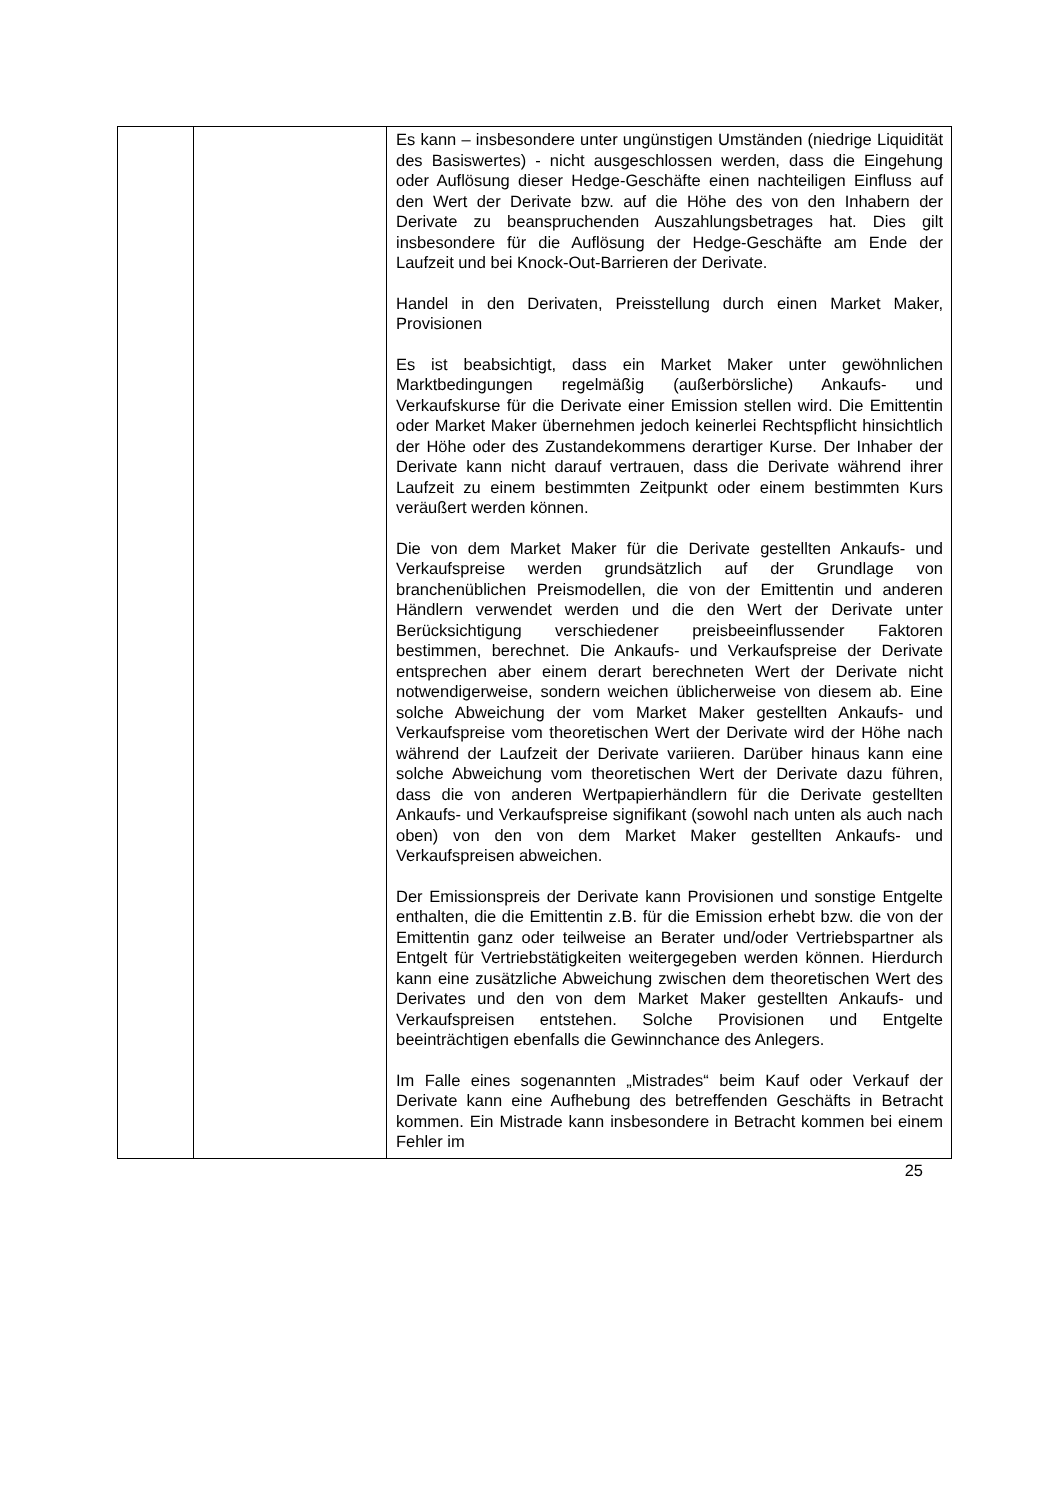| | | Es kann – insbesondere unter ungünstigen Umständen (niedrige Liquidität des Basiswertes) - nicht ausgeschlossen werden, dass die Eingehung oder Auflösung dieser Hedge-Geschäfte einen nachteiligen Einfluss auf den Wert der Derivate bzw. auf die Höhe des von den Inhabern der Derivate zu beanspruchenden Auszahlungsbetrages hat. Dies gilt insbesondere für die Auflösung der Hedge-Geschäfte am Ende der Laufzeit und bei Knock-Out-Barrieren der Derivate. Handel in den Derivaten, Preisstellung durch einen Market Maker, Provisionen Es ist beabsichtigt, dass ein Market Maker unter gewöhnlichen Marktbedingungen regelmäßig (außerbörsliche) Ankaufs- und Verkaufskurse für die Derivate einer Emission stellen wird. Die Emittentin oder Market Maker übernehmen jedoch keinerlei Rechtspflicht hinsichtlich der Höhe oder des Zustandekommens derartiger Kurse. Der Inhaber der Derivate kann nicht darauf vertrauen, dass die Derivate während ihrer Laufzeit zu einem bestimmten Zeitpunkt oder einem bestimmten Kurs veräußert werden können. Die von dem Market Maker für die Derivate gestellten Ankaufs- und Verkaufspreise werden grundsätzlich auf der Grundlage von branchenüblichen Preismodellen, die von der Emittentin und anderen Händlern verwendet werden und die den Wert der Derivate unter Berücksichtigung verschiedener preisbeeinflussender Faktoren bestimmen, berechnet. Die Ankaufs- und Verkaufspreise der Derivate entsprechen aber einem derart berechneten Wert der Derivate nicht notwendigerweise, sondern weichen üblicherweise von diesem ab. Eine solche Abweichung der vom Market Maker gestellten Ankaufs- und Verkaufspreise vom theoretischen Wert der Derivate wird der Höhe nach während der Laufzeit der Derivate variieren. Darüber hinaus kann eine solche Abweichung vom theoretischen Wert der Derivate dazu führen, dass die von anderen Wertpapierhändlern für die Derivate gestellten Ankaufs- und Verkaufspreise signifikant (sowohl nach unten als auch nach oben) von den von dem Market Maker gestellten Ankaufs- und Verkaufspreisen abweichen. Der Emissionspreis der Derivate kann Provisionen und sonstige Entgelte enthalten, die die Emittentin z.B. für die Emission erhebt bzw. die von der Emittentin ganz oder teilweise an Berater und/oder Vertriebspartner als Entgelt für Vertriebstätigkeiten weitergegeben werden können. Hierdurch kann eine zusätzliche Abweichung zwischen dem theoretischen Wert des Derivates und den von dem Market Maker gestellten Ankaufs- und Verkaufspreisen entstehen. Solche Provisionen und Entgelte beeinträchtigen ebenfalls die Gewinnchance des Anlegers. Im Falle eines sogenannten „Mistrades“ beim Kauf oder Verkauf der Derivate kann eine Aufhebung des betreffenden Geschäfts in Betracht kommen. Ein Mistrade kann insbesondere in Betracht kommen bei einem Fehler im |
25